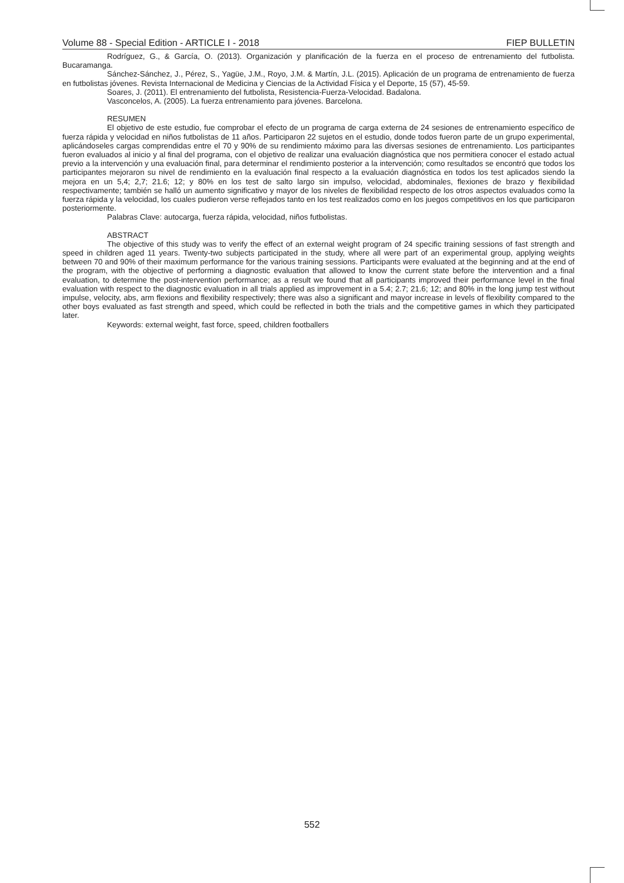Volume 88 - Special Edition - ARTICLE I - 2018 FIEP BULLETIN
Rodríguez, G., & García, O. (2013). Organización y planificación de la fuerza en el proceso de entrenamiento del futbolista. Bucaramanga.
Sánchez-Sánchez, J., Pérez, S., Yagüe, J.M., Royo, J.M. & Martín, J.L. (2015). Aplicación de un programa de entrenamiento de fuerza en futbolistas jóvenes. Revista Internacional de Medicina y Ciencias de la Actividad Física y el Deporte, 15 (57), 45-59.
Soares, J. (2011). El entrenamiento del futbolista, Resistencia-Fuerza-Velocidad. Badalona.
Vasconcelos, A. (2005). La fuerza entrenamiento para jóvenes. Barcelona.
RESUMEN
El objetivo de este estudio, fue comprobar el efecto de un programa de carga externa de 24 sesiones de entrenamiento específico de fuerza rápida y velocidad en niños futbolistas de 11 años. Participaron 22 sujetos en el estudio, donde todos fueron parte de un grupo experimental, aplicándoseles cargas comprendidas entre el 70 y 90% de su rendimiento máximo para las diversas sesiones de entrenamiento. Los participantes fueron evaluados al inicio y al final del programa, con el objetivo de realizar una evaluación diagnóstica que nos permitiera conocer el estado actual previo a la intervención y una evaluación final, para determinar el rendimiento posterior a la intervención; como resultados se encontró que todos los participantes mejoraron su nivel de rendimiento en la evaluación final respecto a la evaluación diagnóstica en todos los test aplicados siendo la mejora en un 5,4; 2,7; 21.6; 12; y 80% en los test de salto largo sin impulso, velocidad, abdominales, flexiones de brazo y flexibilidad respectivamente; también se halló un aumento significativo y mayor de los niveles de flexibilidad respecto de los otros aspectos evaluados como la fuerza rápida y la velocidad, los cuales pudieron verse reflejados tanto en los test realizados como en los juegos competitivos en los que participaron posteriormente.
Palabras Clave: autocarga, fuerza rápida, velocidad, niños futbolistas.
ABSTRACT
The objective of this study was to verify the effect of an external weight program of 24 specific training sessions of fast strength and speed in children aged 11 years. Twenty-two subjects participated in the study, where all were part of an experimental group, applying weights between 70 and 90% of their maximum performance for the various training sessions. Participants were evaluated at the beginning and at the end of the program, with the objective of performing a diagnostic evaluation that allowed to know the current state before the intervention and a final evaluation, to determine the post-intervention performance; as a result we found that all participants improved their performance level in the final evaluation with respect to the diagnostic evaluation in all trials applied as improvement in a 5.4; 2.7; 21.6; 12; and 80% in the long jump test without impulse, velocity, abs, arm flexions and flexibility respectively; there was also a significant and mayor increase in levels of flexibility compared to the other boys evaluated as fast strength and speed, which could be reflected in both the trials and the competitive games in which they participated later.
Keywords: external weight, fast force, speed, children footballers
552